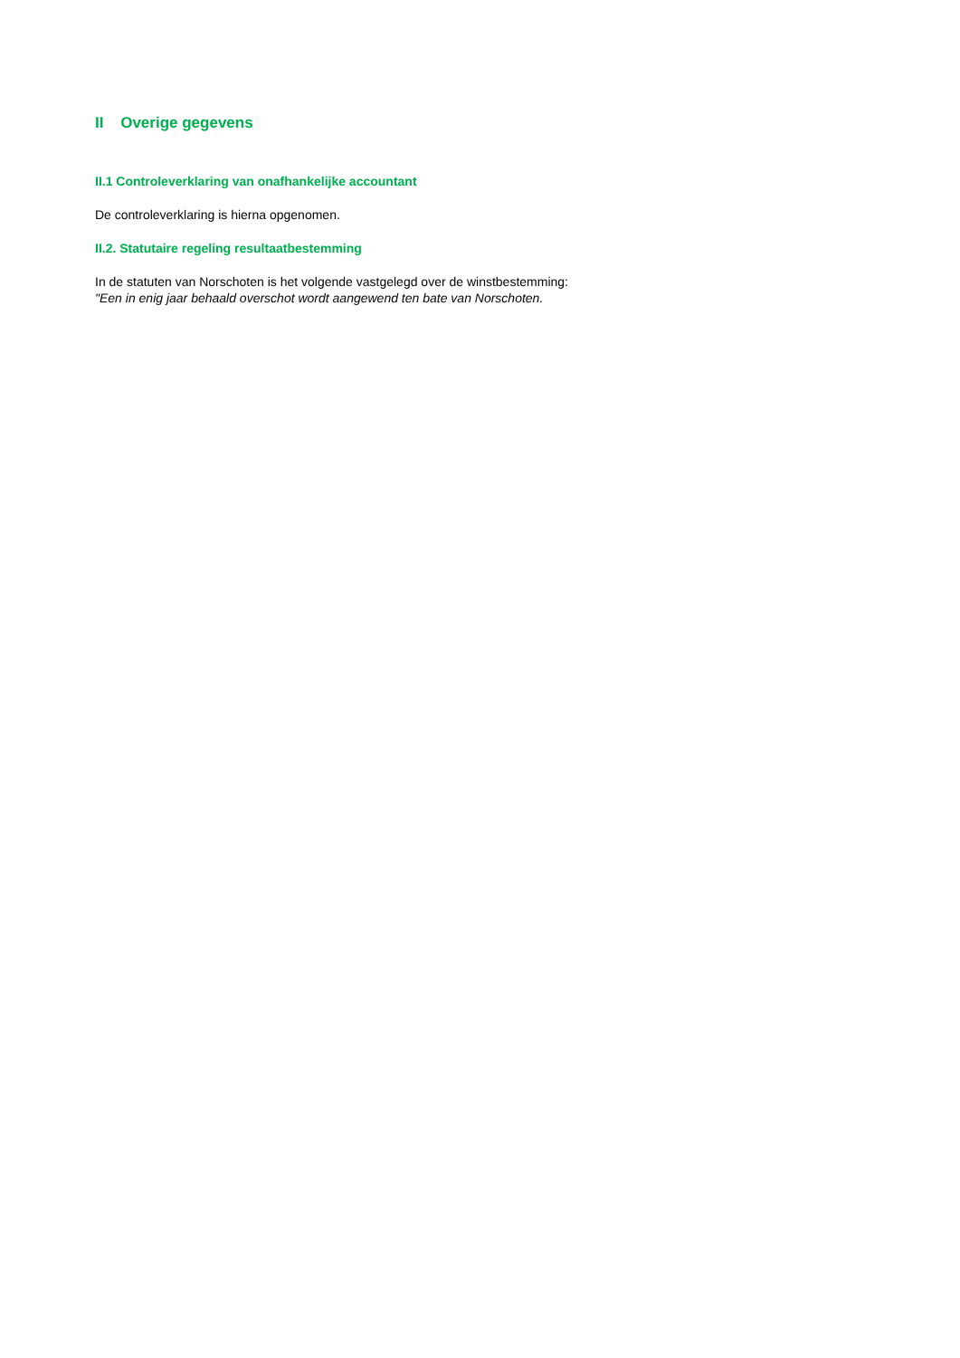II Overige gegevens
II.1 Controleverklaring van onafhankelijke accountant
De controleverklaring is hierna opgenomen.
II.2. Statutaire regeling resultaatbestemming
In de statuten van Norschoten is het volgende vastgelegd over de winstbestemming:
"Een in enig jaar behaald overschot wordt aangewend ten bate van Norschoten.